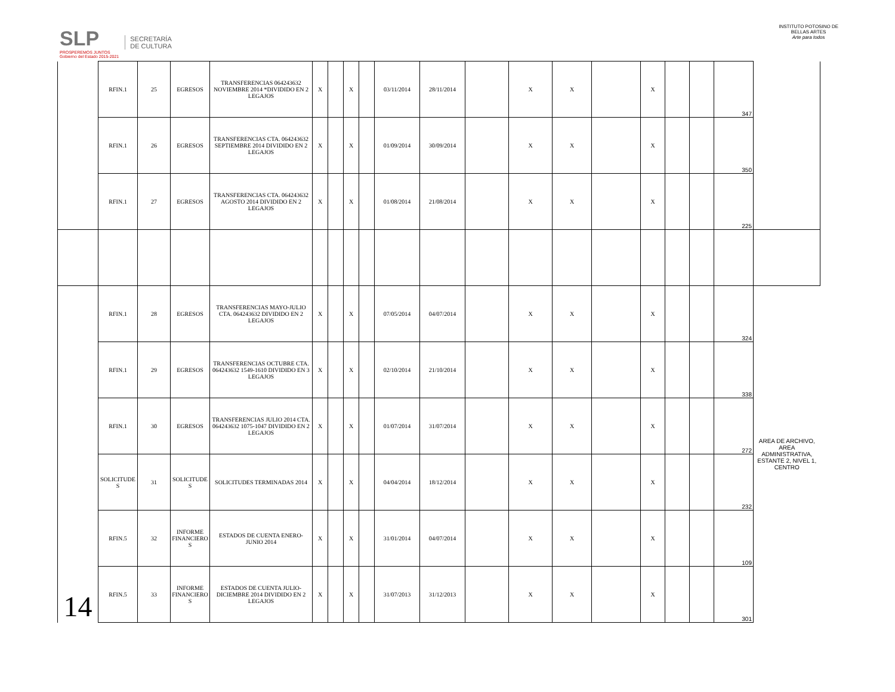SLP
PROSPEREMOS JUNTOS
Gobierno del Estado 2015-2021
SECRETARÍA
DE CULTURA
INSTITUTO POTOSINO DE
BELLAS ARTES
Arte para todos
| | RFIN.1 | 25 | EGRESOS | TRANSFERENCIAS 064243632 NOVIEMBRE 2014 *DIVIDIDO EN 2 LEGAJOS | X | | X | | 03/11/2014 | 28/11/2014 | | X | X | | X | | | 347 | |
| | RFIN.1 | 26 | EGRESOS | TRANSFERENCIAS CTA. 064243632 SEPTIEMBRE 2014 DIVIDIDO EN 2 LEGAJOS | X | | X | | 01/09/2014 | 30/09/2014 | | X | X | | X | | | 350 | |
| | RFIN.1 | 27 | EGRESOS | TRANSFERENCIAS CTA. 064243632 AGOSTO 2014 DIVIDIDO EN 2 LEGAJOS | X | | X | | 01/08/2014 | 21/08/2014 | | X | X | | X | | | 225 | |
| 14 | RFIN.1 | 28 | EGRESOS | TRANSFERENCIAS MAYO-JULIO CTA. 064243632 DIVIDIDO EN 2 LEGAJOS | X | | X | | 07/05/2014 | 04/07/2014 | | X | X | | X | | | 324 | AREA DE ARCHIVO, AREA ADMINISTRATIVA, ESTANTE 2, NIVEL 1, CENTRO |
| | RFIN.1 | 29 | EGRESOS | TRANSFERENCIAS OCTUBRE CTA. 064243632 1549-1610 DIVIDIDO EN 3 LEGAJOS | X | | X | | 02/10/2014 | 21/10/2014 | | X | X | | X | | | 338 | |
| | RFIN.1 | 30 | EGRESOS | TRANSFERENCIAS JULIO 2014 CTA. 064243632 1075-1047 DIVIDIDO EN 2 LEGAJOS | X | | X | | 01/07/2014 | 31/07/2014 | | X | X | | X | | | 272 | |
| | SOLICITUDE S | 31 | SOLICITUDE S | SOLICITUDES TERMINADAS 2014 | X | | X | | 04/04/2014 | 18/12/2014 | | X | X | | X | | | 232 | |
| | RFIN.5 | 32 | INFORME FINANCIERO S | ESTADOS DE CUENTA ENERO-JUNIO 2014 | X | | X | | 31/01/2014 | 04/07/2014 | | X | X | | X | | | 109 | |
| | RFIN.5 | 33 | INFORME FINANCIERO S | ESTADOS DE CUENTA JULIO-DICIEMBRE 2014 DIVIDIDO EN 2 LEGAJOS | X | | X | | 31/07/2013 | 31/12/2013 | | X | X | | X | | | 301 | |